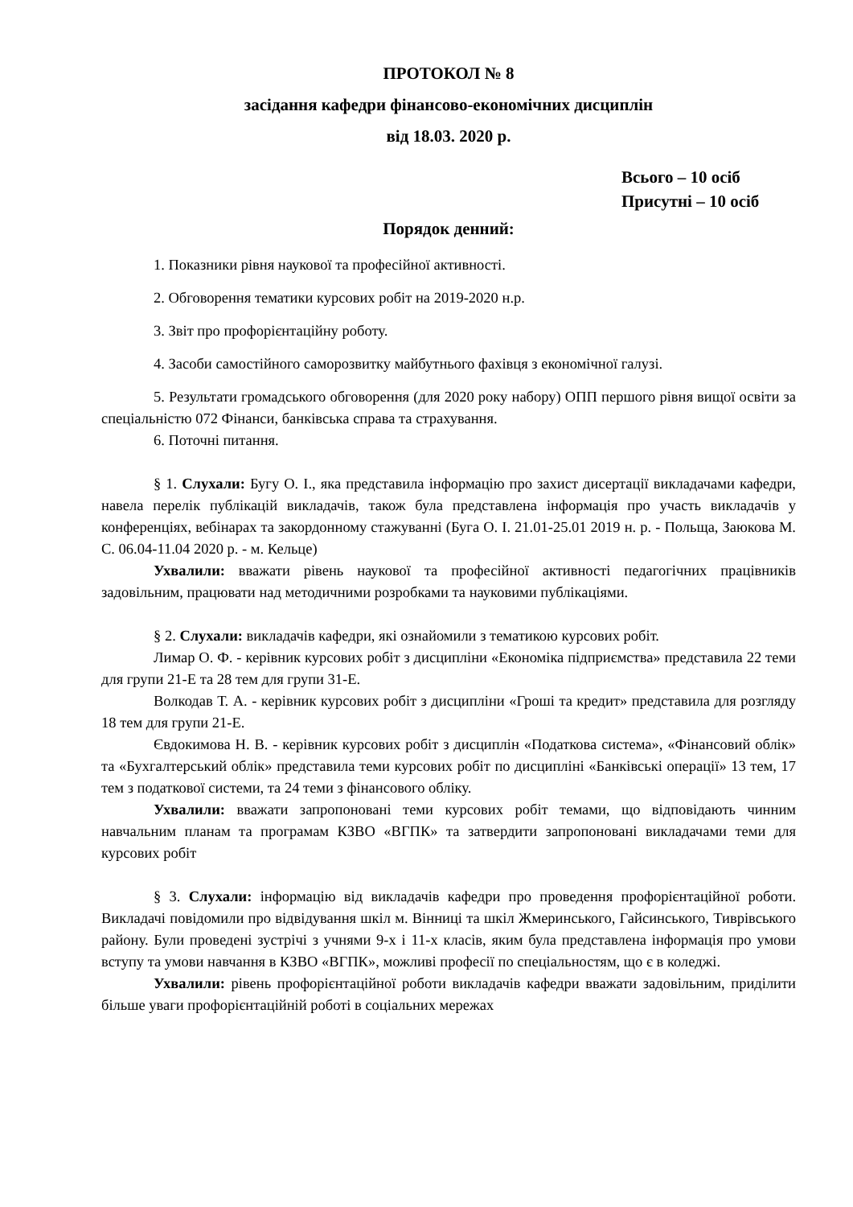ПРОТОКОЛ № 8
засідання кафедри фінансово-економічних дисциплін
від 18.03. 2020 р.
Всього – 10 осіб
Присутні – 10 осіб
Порядок денний:
1. Показники рівня наукової та професійної активності.
2. Обговорення тематики курсових робіт на 2019-2020 н.р.
3. Звіт про профорієнтаційну роботу.
4. Засоби самостійного саморозвитку майбутнього фахівця з економічної галузі.
5. Результати громадського обговорення (для 2020 року набору) ОПП першого рівня вищої освіти за спеціальністю 072 Фінанси, банківська справа та страхування.
6. Поточні питання.
§ 1. Слухали: Бугу О. І., яка представила інформацію про захист дисертації викладачами кафедри, навела перелік публікацій викладачів, також була представлена інформація про участь викладачів у конференціях, вебінарах та закордонному стажуванні (Буга О. І. 21.01-25.01 2019 н. р. - Польща, Заюкова М. С. 06.04-11.04 2020 р. - м. Кельце)
Ухвалили: вважати рівень наукової та професійної активності педагогічних працівників задовільним, працювати над методичними розробками та науковими публікаціями.
§ 2. Слухали: викладачів кафедри, які ознайомили з тематикою курсових робіт.
Лимар О. Ф. - керівник курсових робіт з дисципліни «Економіка підприємства» представила 22 теми для групи 21-Е та 28 тем для групи 31-Е.
Волкодав Т. А. - керівник курсових робіт з дисципліни «Гроші та кредит» представила для розгляду 18 тем для групи 21-Е.
Євдокимова Н. В. - керівник курсових робіт з дисциплін «Податкова система», «Фінансовий облік» та «Бухгалтерський облік» представила теми курсових робіт по дисципліні «Банківські операції» 13 тем, 17 тем з податкової системи, та 24 теми з фінансового обліку.
Ухвалили: вважати запропоновані теми курсових робіт темами, що відповідають чинним навчальним планам та програмам КЗВО «ВГПК» та затвердити запропоновані викладачами теми для курсових робіт
§ 3. Слухали: інформацію від викладачів кафедри про проведення профорієнтаційної роботи. Викладачі повідомили про відвідування шкіл м. Вінниці та шкіл Жмеринського, Гайсинського, Тиврівського району. Були проведені зустрічі з учнями 9-х і 11-х класів, яким була представлена інформація про умови вступу та умови навчання в КЗВО «ВГПК», можливі професії по спеціальностям, що є в коледжі.
Ухвалили: рівень профорієнтаційної роботи викладачів кафедри вважати задовільним, приділити більше уваги профорієнтаційній роботі в соціальних мережах